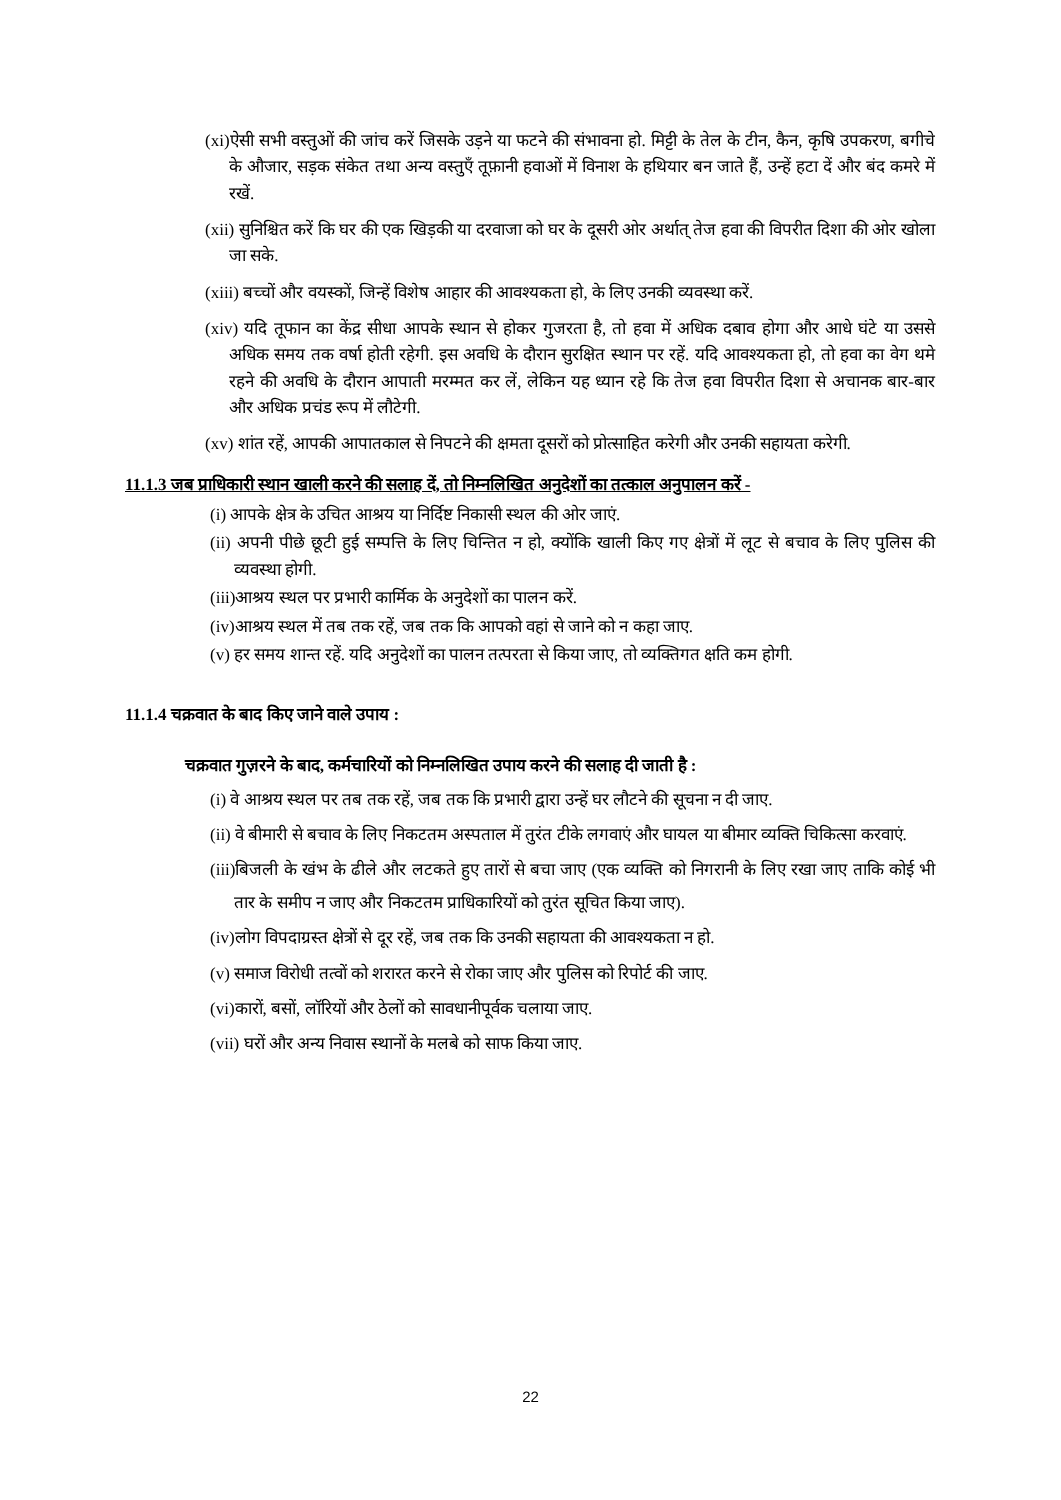(xi)ऐसी सभी वस्तुओं की जांच करें जिसके उड़ने या फटने की संभावना हो. मिट्टी के तेल के टीन, कैन, कृषि उपकरण, बगीचे के औजार, सड़क संकेत तथा अन्य वस्तुएँ तूफ़ानी हवाओं में विनाश के हथियार बन जाते हैं, उन्हें हटा दें और बंद कमरे में रखें.
(xii) सुनिश्चित करें कि घर की एक खिड़की या दरवाजा को घर के दूसरी ओर अर्थात् तेज हवा की विपरीत दिशा की ओर खोला जा सके.
(xiii) बच्चों और वयस्कों, जिन्हें विशेष आहार की आवश्यकता हो, के लिए उनकी व्यवस्था करें.
(xiv) यदि तूफान का केंद्र सीधा आपके स्थान से होकर गुजरता है, तो हवा में अधिक दबाव होगा और आधे घंटे या उससे अधिक समय तक वर्षा होती रहेगी. इस अवधि के दौरान सुरक्षित स्थान पर रहें. यदि आवश्यकता हो, तो हवा का वेग थमे रहने की अवधि के दौरान आपाती मरम्मत कर लें, लेकिन यह ध्यान रहे कि तेज हवा विपरीत दिशा से अचानक बार-बार और अधिक प्रचंड रूप में लौटेगी.
(xv) शांत रहें, आपकी आपातकाल से निपटने की क्षमता दूसरों को प्रोत्साहित करेगी और उनकी सहायता करेगी.
11.1.3 जब प्राधिकारी स्थान खाली करने की सलाह दें, तो निम्नलिखित अनुदेशों का तत्काल अनुपालन करें -
(i) आपके क्षेत्र के उचित आश्रय या निर्दिष्ट निकासी स्थल की ओर जाएं.
(ii) अपनी पीछे छूटी हुई सम्पत्ति के लिए चिन्तित न हो, क्योंकि खाली किए गए क्षेत्रों में लूट से बचाव के लिए पुलिस की व्यवस्था होगी.
(iii)आश्रय स्थल पर प्रभारी कार्मिक के अनुदेशों का पालन करें.
(iv)आश्रय स्थल में तब तक रहें, जब तक कि आपको वहां से जाने को न कहा जाए.
(v) हर समय शान्त रहें. यदि अनुदेशों का पालन तत्परता से किया जाए, तो व्यक्तिगत क्षति कम होगी.
11.1.4 चक्रवात के बाद किए जाने वाले उपाय :
चक्रवात गुज़रने के बाद, कर्मचारियों को निम्नलिखित उपाय करने की सलाह दी जाती है :
(i) वे आश्रय स्थल पर तब तक रहें, जब तक कि प्रभारी द्वारा उन्हें घर लौटने की सूचना न दी जाए.
(ii) वे बीमारी से बचाव के लिए निकटतम अस्पताल में तुरंत टीके लगवाएं और घायल या बीमार व्यक्ति चिकित्सा करवाएं.
(iii)बिजली के खंभ के ढीले और लटकते हुए तारों से बचा जाए (एक व्यक्ति को निगरानी के लिए रखा जाए ताकि कोई भी तार के समीप न जाए और निकटतम प्राधिकारियों को तुरंत सूचित किया जाए).
(iv)लोग विपदाग्रस्त क्षेत्रों से दूर रहें, जब तक कि उनकी सहायता की आवश्यकता न हो.
(v) समाज विरोधी तत्वों को शरारत करने से रोका जाए और पुलिस को रिपोर्ट की जाए.
(vi)कारों, बसों, लॉरियों और ठेलों को सावधानीपूर्वक चलाया जाए.
(vii) घरों और अन्य निवास स्थानों के मलबे को साफ किया जाए.
22